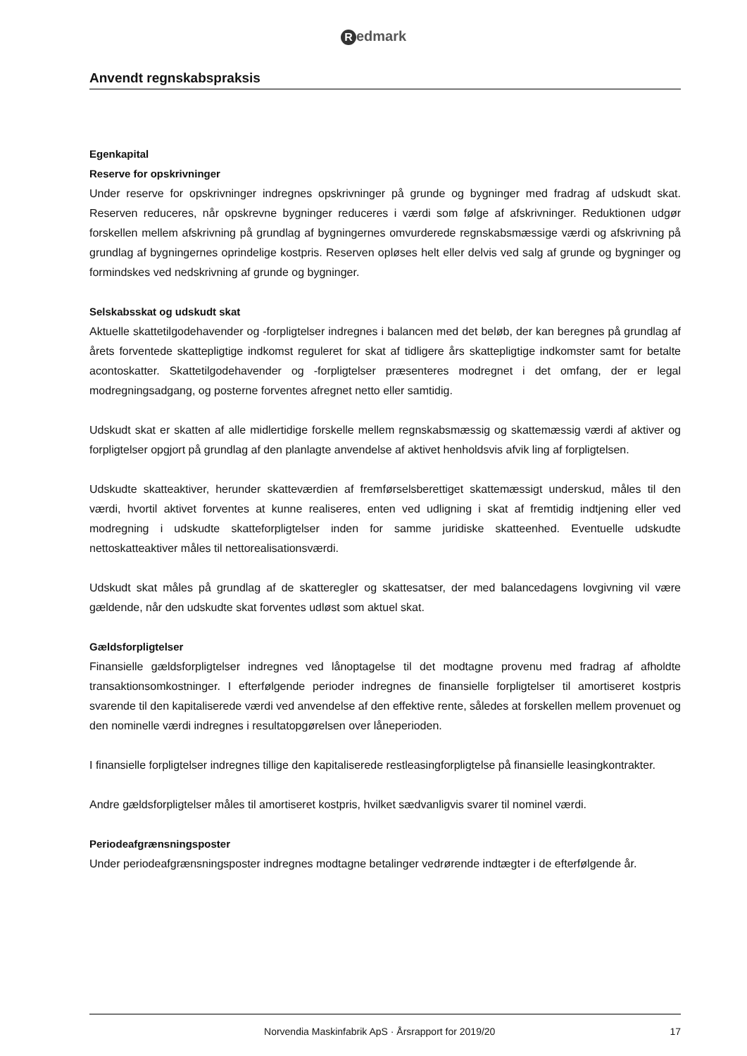Redmark
Anvendt regnskabspraksis
Egenkapital
Reserve for opskrivninger
Under reserve for opskrivninger indregnes opskrivninger på grunde og bygninger med fradrag af udskudt skat. Reserven reduceres, når opskrevne bygninger reduceres i værdi som følge af afskrivninger. Reduktionen udgør forskellen mellem afskrivning på grundlag af bygningernes omvurderede regnskabsmæssige værdi og afskrivning på grundlag af bygningernes oprindelige kostpris. Reserven opløses helt eller delvis ved salg af grunde og bygninger og formindskes ved nedskrivning af grunde og bygninger.
Selskabsskat og udskudt skat
Aktuelle skattetilgodehavender og -forpligtelser indregnes i balancen med det beløb, der kan beregnes på grundlag af årets forventede skattepligtige indkomst reguleret for skat af tidligere års skattepligtige indkomster samt for betalte acontoskatter. Skattetilgodehavender og -forpligtelser præsenteres modregnet i det omfang, der er legal modregningsadgang, og posterne forventes afregnet netto eller samtidig.
Udskudt skat er skatten af alle midlertidige forskelle mellem regnskabsmæssig og skattemæssig værdi af aktiver og forpligtelser opgjort på grundlag af den planlagte anvendelse af aktivet henholdsvis afvik ling af forpligtelsen.
Udskudte skatteaktiver, herunder skatteværdien af fremførselsberettiget skattemæssigt underskud, måles til den værdi, hvortil aktivet forventes at kunne realiseres, enten ved udligning i skat af fremtidig indtjening eller ved modregning i udskudte skatteforpligtelser inden for samme juridiske skatteenhed. Eventuelle udskudte nettoskatteaktiver måles til nettorealisationsværdi.
Udskudt skat måles på grundlag af de skatteregler og skattesatser, der med balancedagens lovgivning vil være gældende, når den udskudte skat forventes udløst som aktuel skat.
Gældsforpligtelser
Finansielle gældsforpligtelser indregnes ved lånoptagelse til det modtagne provenu med fradrag af afholdte transaktionsomkostninger. I efterfølgende perioder indregnes de finansielle forpligtelser til amortiseret kostpris svarende til den kapitaliserede værdi ved anvendelse af den effektive rente, således at forskellen mellem provenuet og den nominelle værdi indregnes i resultatopgørelsen over låneperioden.
I finansielle forpligtelser indregnes tillige den kapitaliserede restleasingforpligtelse på finansielle leasingkontrakter.
Andre gældsforpligtelser måles til amortiseret kostpris, hvilket sædvanligvis svarer til nominel værdi.
Periodeafgrænsningsposter
Under periodeafgrænsningsposter indregnes modtagne betalinger vedrørende indtægter i de efterfølgende år.
Norvendia Maskinfabrik ApS · Årsrapport for 2019/20 17